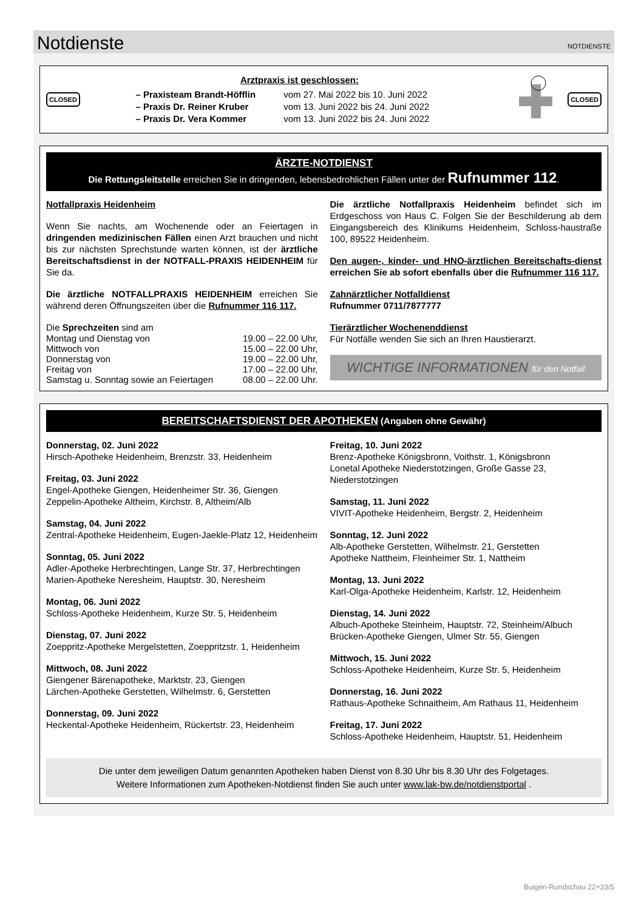Notdienste
NOTDIENSTE
CLOSED
Arztpraxis ist geschlossen:
| – Praxisteam Brandt-Höfflin | vom 27. Mai 2022 bis 10. Juni 2022 |
| – Praxis Dr. Reiner Kruber | vom 13. Juni 2022 bis 24. Juni 2022 |
| – Praxis Dr. Vera Kommer | vom 13. Juni 2022 bis 24. Juni 2022 |
CLOSED
ÄRZTE-NOTDIENST
Die Rettungsleitstelle erreichen Sie in dringenden, lebensbedrohlichen Fällen unter der Rufnummer 112.
Notfallpraxis Heidenheim
Wenn Sie nachts, am Wochenende oder an Feiertagen in dringenden medizinischen Fällen einen Arzt brauchen und nicht bis zur nächsten Sprechstunde warten können, ist der ärztliche Bereitschaftsdienst in der NOTFALL-PRAXIS HEIDENHEIM für Sie da.
Die ärztliche NOTFALLPRAXIS HEIDENHEIM erreichen Sie während deren Öffnungszeiten über die Rufnummer 116 117.
Die Sprechzeiten sind am
| Montag und Dienstag von | 19.00 – 22.00 Uhr, |
| Mittwoch von | 15.00 – 22.00 Uhr, |
| Donnerstag von | 19.00 – 22.00 Uhr, |
| Freitag von | 17.00 – 22.00 Uhr, |
| Samstag u. Sonntag sowie an Feiertagen | 08.00 – 22.00 Uhr. |
Die ärztliche Notfallpraxis Heidenheim befindet sich im Erdgeschoss von Haus C. Folgen Sie der Beschilderung ab dem Eingangsbereich des Klinikums Heidenheim, Schloss-haustraße 100, 89522 Heidenheim.
Den augen-, kinder- und HNO-ärztlichen Bereitschafts-dienst erreichen Sie ab sofort ebenfalls über die Rufnummer 116 117.
Zahnärztlicher Notfalldienst
Rufnummer 0711/7877777
Tierärztlicher Wochenenddienst
Für Notfälle wenden Sie sich an Ihren Haustierarzt.
WICHTIGE INFORMATIONEN für den Notfall
BEREITSCHAFTSDIENST DER APOTHEKEN (Angaben ohne Gewähr)
Donnerstag, 02. Juni 2022
Hirsch-Apotheke Heidenheim, Brenzstr. 33, Heidenheim
Freitag, 03. Juni 2022
Engel-Apotheke Giengen, Heidenheimer Str. 36, Giengen
Zeppelin-Apotheke Altheim, Kirchstr. 8, Altheim/Alb
Samstag, 04. Juni 2022
Zentral-Apotheke Heidenheim, Eugen-Jaekle-Platz 12, Heidenheim
Sonntag, 05. Juni 2022
Adler-Apotheke Herbrechtingen, Lange Str. 37, Herbrechtingen
Marien-Apotheke Neresheim, Hauptstr. 30, Neresheim
Montag, 06. Juni 2022
Schloss-Apotheke Heidenheim, Kurze Str. 5, Heidenheim
Dienstag, 07. Juni 2022
Zoeppritz-Apotheke Mergelstetten, Zoeppritzstr. 1, Heidenheim
Mittwoch, 08. Juni 2022
Giengener Bärenapotheke, Marktstr. 23, Giengen
Lärchen-Apotheke Gerstetten, Wilhelmstr. 6, Gerstetten
Donnerstag, 09. Juni 2022
Heckental-Apotheke Heidenheim, Rückertstr. 23, Heidenheim
Freitag, 10. Juni 2022
Brenz-Apotheke Königsbronn, Voithstr. 1, Königsbronn
Lonetal Apotheke Niederstotzingen, Große Gasse 23, Niederstotzingen
Samstag, 11. Juni 2022
VIVIT-Apotheke Heidenheim, Bergstr. 2, Heidenheim
Sonntag, 12. Juni 2022
Alb-Apotheke Gerstetten, Wilhelmstr. 21, Gerstetten
Apotheke Nattheim, Fleinheimer Str. 1, Nattheim
Montag, 13. Juni 2022
Karl-Olga-Apotheke Heidenheim, Karlstr. 12, Heidenheim
Dienstag, 14. Juni 2022
Albuch-Apotheke Steinheim, Hauptstr. 72, Steinheim/Albuch
Brücken-Apotheke Giengen, Ulmer Str. 55, Giengen
Mittwoch, 15. Juni 2022
Schloss-Apotheke Heidenheim, Kurze Str. 5, Heidenheim
Donnerstag, 16. Juni 2022
Rathaus-Apotheke Schnaitheim, Am Rathaus 11, Heidenheim
Freitag, 17. Juni 2022
Schloss-Apotheke Heidenheim, Hauptstr. 51, Heidenheim
Die unter dem jeweiligen Datum genannten Apotheken haben Dienst von 8.30 Uhr bis 8.30 Uhr des Folgetages.
Weitere Informationen zum Apotheken-Notdienst finden Sie auch unter www.lak-bw.de/notdienstportal .
Buigen-Rundschau 22+23/5